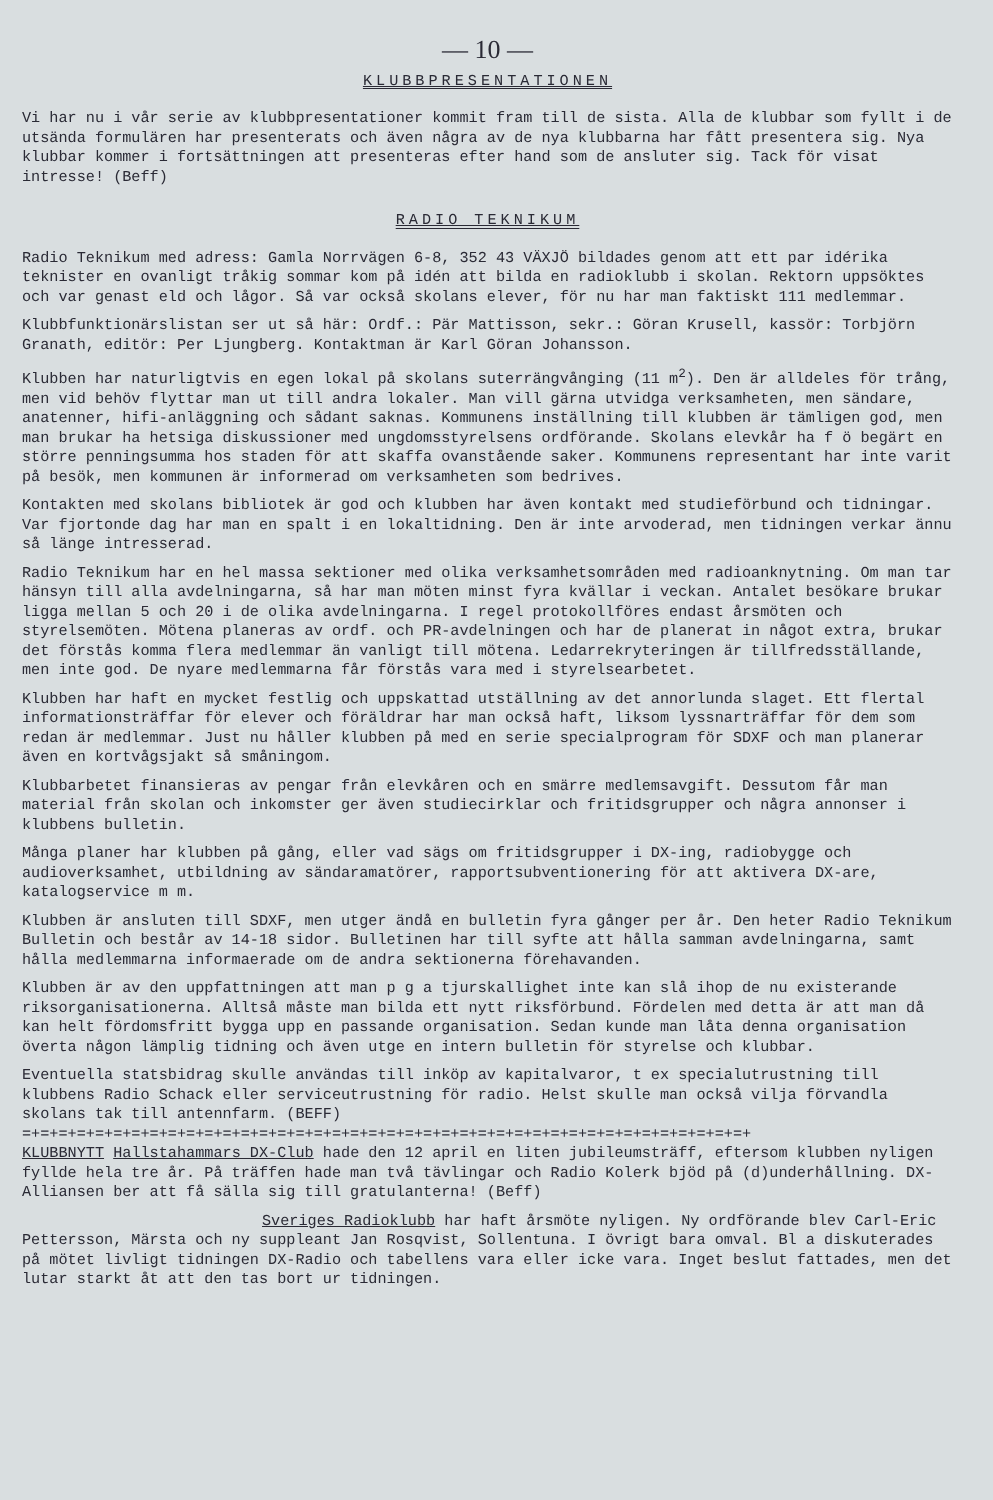— 10 —
KLUBBPRESENTATIONEN
Vi har nu i vår serie av klubbpresentationer kommit fram till de sista. Alla de klubbar som fyllt i de utsända formulären har presenterats och även några av de nya klubbarna har fått presentera sig. Nya klubbar kommer i fortsättningen att presenteras efter hand som de ansluter sig. Tack för visat intresse! (Beff)
RADIO TEKNIKUM
Radio Teknikum med adress: Gamla Norrvägen 6-8, 352 43 VÄXJÖ bildades genom att ett par idérika teknister en ovanligt tråkig sommar kom på idén att bilda en radioklubb i skolan. Rektorn uppsöktes och var genast eld och lågor. Så var också skolans elever, för nu har man faktiskt 111 medlemmar.
Klubbfunktionärslistan ser ut så här: Ordf.: Pär Mattisson, sekr.: Göran Krusell, kassör: Torbjörn Granath, editör: Per Ljungberg. Kontaktman är Karl Göran Johansson.
Klubben har naturligtvis en egen lokal på skolans suterrängvånging (11 m<sup>2</sup>). Den är alldeles för trång, men vid behöv flyttar man ut till andra lokaler. Man vill gärna utvidga verksamheten, men sändare, anatenner, hifi-anläggning och sådant saknas. Kommunens inställning till klubben är tämligen god, men man brukar ha hetsiga diskussioner med ungdomsstyrelsens ordförande. Skolans elevkår ha f ö begärt en större penningsumma hos staden för att skaffa ovanstående saker. Kommunens representant har inte varit på besök, men kommunen är informerad om verksamheten som bedrives.
Kontakten med skolans bibliotek är god och klubben har även kontakt med studieförbund och tidningar. Var fjortonde dag har man en spalt i en lokaltidning. Den är inte arvoderad, men tidningen verkar ännu så länge intresserad.
Radio Teknikum har en hel massa sektioner med olika verksamhetsområden med radioanknytning. Om man tar hänsyn till alla avdelningarna, så har man möten minst fyra kvällar i veckan. Antalet besökare brukar ligga mellan 5 och 20 i de olika avdelningarna. I regel protokollföres endast årsmöten och styrelsemöten. Mötena planeras av ordf. och PR-avdelningen och har de planerat in något extra, brukar det förstås komma flera medlemmar än vanligt till mötena. Ledarrekryteringen är tillfredsställande, men inte god. De nyare medlemmarna får förstås vara med i styrelsearbetet.
Klubben har haft en mycket festlig och uppskattad utställning av det annorlunda slaget. Ett flertal informationsträffar för elever och föräldrar har man också haft, liksom lyssnarträffar för dem som redan är medlemmar. Just nu håller klubben på med en serie specialprogram för SDXF och man planerar även en kortvågsjakt så småningom.
Klubbarbetet finansieras av pengar från elevkåren och en smärre medlemsavgift. Dessutom får man material från skolan och inkomster ger även studiecirklar och fritidsgrupper och några annonser i klubbens bulletin.
Många planer har klubben på gång, eller vad sägs om fritidsgrupper i DX-ing, radiobygge och audioverksamhet, utbildning av sändaramatörer, rapportsubventionering för att aktivera DX-are, katalogservice m m.
Klubben är ansluten till SDXF, men utger ändå en bulletin fyra gånger per år. Den heter Radio Teknikum Bulletin och består av 14-18 sidor. Bulletinen har till syfte att hålla samman avdelningarna, samt hålla medlemmarna informaerade om de andra sektionerna förehavanden.
Klubben är av den uppfattningen att man p g a tjurskallighet inte kan slå ihop de nu existerande riksorganisationerna. Alltså måste man bilda ett nytt riksförbund. Fördelen med detta är att man då kan helt fördomsfritt bygga upp en passande organisation. Sedan kunde man låta denna organisation överta någon lämplig tidning och även utge en intern bulletin för styrelse och klubbar.
Eventuella statsbidrag skulle användas till inköp av kapitalvaror, t ex specialutrustning till klubbens Radio Schack eller serviceutrustning för radio. Helst skulle man också vilja förvandla skolans tak till antennfarm. (BEFF)
=+=+=+=+=+=+=+=+=+=+=+=+=+=+=+=+=+=+=+=+=+=+=+=+=+=+=+=+=+=+=+=+=+=+=+=+=+=+=+=+
KLUBBNYTT Hallstahammars DX-Club hade den 12 april en liten jubileumsträff, eftersom klubben nyligen fyllde hela tre år. På träffen hade man två tävlingar och Radio Kolerk bjöd på (d)underhållning. DX-Alliansen ber att få sälla sig till gratulanterna! (Beff)
Sveriges Radioklubb har haft årsmöte nyligen. Ny ordförande blev Carl-Eric Pettersson, Märsta och ny suppleant Jan Rosqvist, Sollentuna. I övrigt bara omval. Bl a diskuterades på mötet livligt tidningen DX-Radio och tabellens vara eller icke vara. Inget beslut fattades, men det lutar starkt åt att den tas bort ur tidningen.